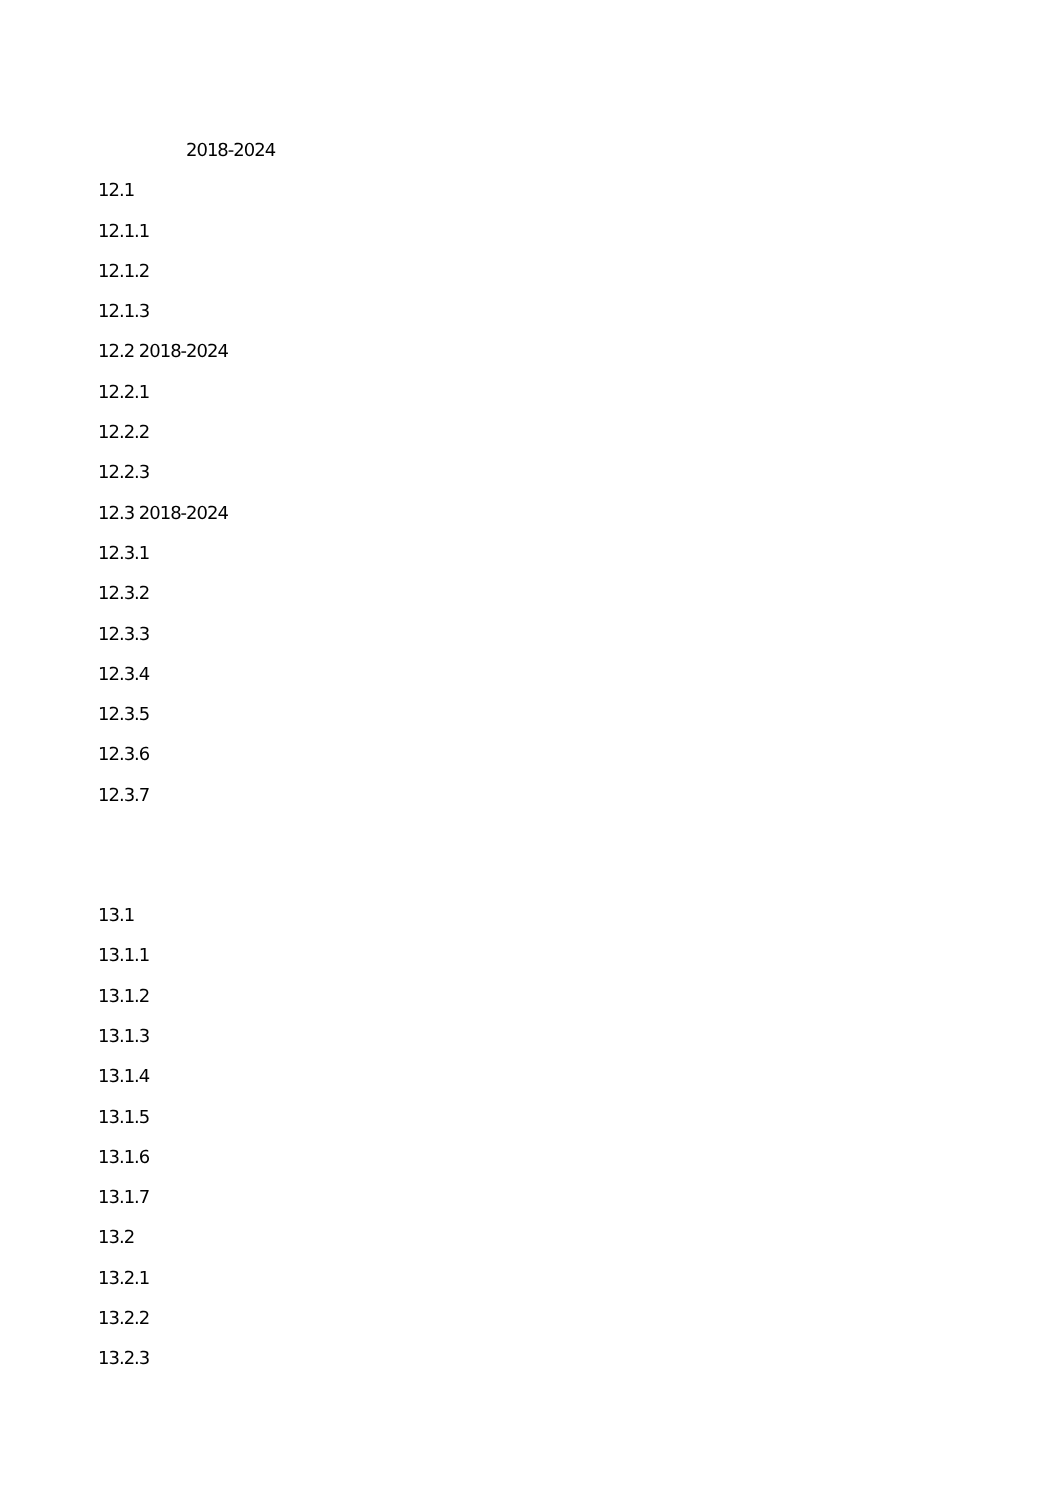2018-2024
12.1
12.1.1
12.1.2
12.1.3
12.2 2018-2024
12.2.1
12.2.2
12.2.3
12.3 2018-2024
12.3.1
12.3.2
12.3.3
12.3.4
12.3.5
12.3.6
12.3.7
13.1
13.1.1
13.1.2
13.1.3
13.1.4
13.1.5
13.1.6
13.1.7
13.2
13.2.1
13.2.2
13.2.3